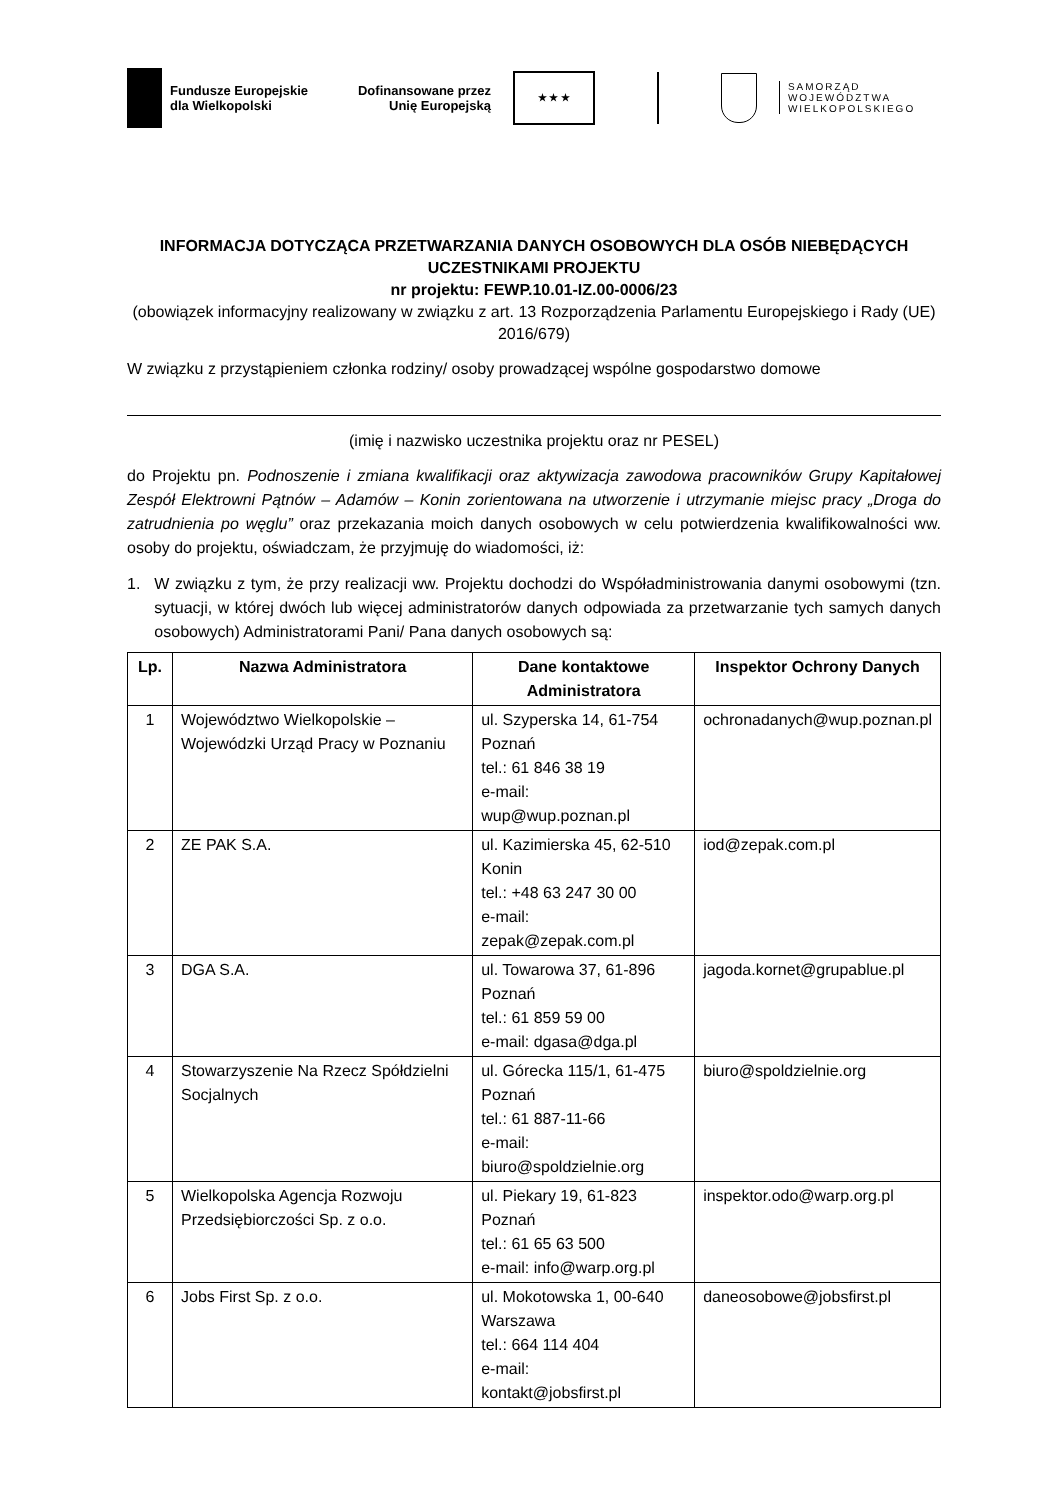Fundusze Europejskie
dla Wielkopolski
Dofinansowane przez
Unię Europejską
★ ★ ★
SAMORZĄD
WOJEWÓDZTWA
WIELKOPOLSKIEGO
INFORMACJA DOTYCZĄCA PRZETWARZANIA DANYCH OSOBOWYCH DLA OSÓB NIEBĘDĄCYCH UCZESTNIKAMI PROJEKTU
nr projektu: FEWP.10.01-IZ.00-0006/23
(obowiązek informacyjny realizowany w związku z art. 13 Rozporządzenia Parlamentu Europejskiego i Rady (UE) 2016/679)
W związku z przystąpieniem członka rodziny/ osoby prowadzącej wspólne gospodarstwo domowe
(imię i nazwisko uczestnika projektu oraz nr PESEL)
do Projektu pn. Podnoszenie i zmiana kwalifikacji oraz aktywizacja zawodowa pracowników Grupy Kapitałowej Zespół Elektrowni Pątnów – Adamów – Konin zorientowana na utworzenie i utrzymanie miejsc pracy „Droga do zatrudnienia po węglu” oraz przekazania moich danych osobowych w celu potwierdzenia kwalifikowalności ww. osoby do projektu, oświadczam, że przyjmuję do wiadomości, iż:
1. W związku z tym, że przy realizacji ww. Projektu dochodzi do Współadministrowania danymi osobowymi (tzn. sytuacji, w której dwóch lub więcej administratorów danych odpowiada za przetwarzanie tych samych danych osobowych) Administratorami Pani/ Pana danych osobowych są:
| Lp. | Nazwa Administratora | Dane kontaktowe Administratora | Inspektor Ochrony Danych |
| --- | --- | --- | --- |
| 1 | Województwo Wielkopolskie – Wojewódzki Urząd Pracy w Poznaniu | ul. Szyperska 14, 61-754 Poznań tel.: 61 846 38 19 e-mail: wup@wup.poznan.pl | ochronadanych@wup.poznan.pl |
| 2 | ZE PAK S.A. | ul. Kazimierska 45, 62-510 Konin tel.: +48 63 247 30 00 e-mail: zepak@zepak.com.pl | iod@zepak.com.pl |
| 3 | DGA S.A. | ul. Towarowa 37, 61-896 Poznań tel.: 61 859 59 00 e-mail: dgasa@dga.pl | jagoda.kornet@grupablue.pl |
| 4 | Stowarzyszenie Na Rzecz Spółdzielni Socjalnych | ul. Górecka 115/1, 61-475 Poznań tel.: 61 887-11-66 e-mail: biuro@spoldzielnie.org | biuro@spoldzielnie.org |
| 5 | Wielkopolska Agencja Rozwoju Przedsiębiorczości Sp. z o.o. | ul. Piekary 19, 61-823 Poznań tel.: 61 65 63 500 e-mail: info@warp.org.pl | inspektor.odo@warp.org.pl |
| 6 | Jobs First Sp. z o.o. | ul. Mokotowska 1, 00-640 Warszawa tel.: 664 114 404 e-mail: kontakt@jobsfirst.pl | daneosobowe@jobsfirst.pl |